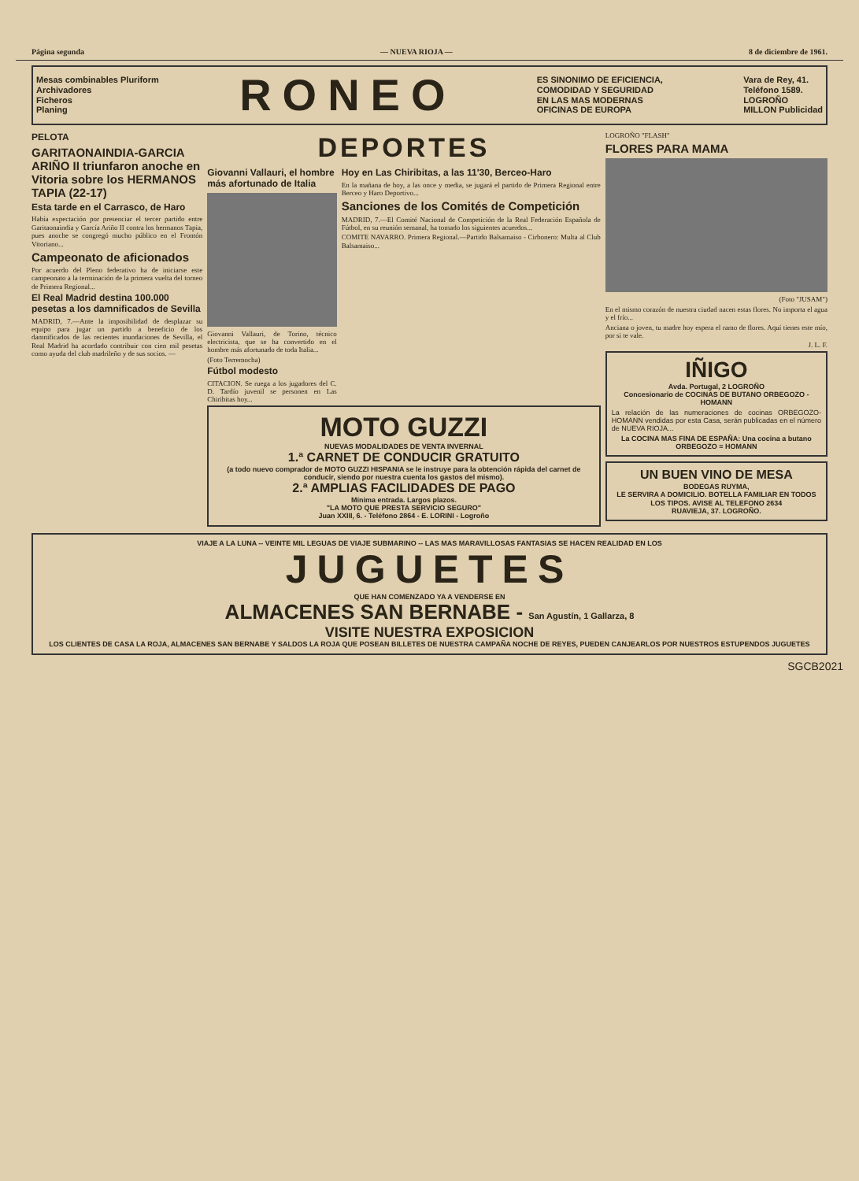Página segunda — NUEVA RIOJA — 8 de diciembre de 1961.
Mesas combinables Pluriform
Archivadores
Ficheros
Planing
RONEO
ES SINONIMO DE EFICIENCIA,
COMODIDAD Y SEGURIDAD
EN LAS MAS MODERNAS
OFICINAS DE EUROPA
Vara de Rey, 41.
Teléfono 1589.
LOGROÑO
MILLON Publicidad
PELOTA
GARITAONAINDIA-GARCIA ARIÑO II triunfaron anoche en Vitoria sobre los HERMANOS TAPIA (22-17)
Esta tarde en el Carrasco, de Haro
Había expectación por presenciar el tercer partido entre Garitaonaindia y García Ariño II contra los hermanos Tapia, pues anoche se congregó mucho público en el Frontón Vitoriano...
Campeonato de aficionados
Por acuerdo del Pleno federativo ha de iniciarse este campeonato a la terminación de la primera vuelta del torneo de Primera Regional...
El Real Madrid destina 100.000 pesetas a los damnificados de Sevilla
MADRID, 7.—Ante la imposibilidad de desplazar su equipo para jugar un partido a beneficio de los damnificados de las recientes inundaciones de Sevilla, el Real Madrid ha acordado contribuir con cien mil pesetas como ayuda del club madrileño y de sus socios. —
DEPORTES
Giovanni Vallauri, el hombre más afortunado de Italia
Giovanni Vallauri, de Torino, técnico electricista, que se ha convertido en el hombre más afortunado de toda Italia...
(Foto Terremocha)
Fútbol modesto
CITACION. Se ruega a los jugadores del C. D. Tardío juvenil se personen en Las Chiribitas hoy...
Hoy en Las Chiribitas, a las 11'30, Berceo-Haro
En la mañana de hoy, a las once y media, se jugará el partido de Primera Regional entre Berceo y Haro Deportivo...
Sanciones de los Comités de Competición
MADRID, 7.—El Comité Nacional de Competición de la Real Federación Española de Fútbol, en su reunión semanal, ha tomado los siguientes acuerdos...
COMITE NAVARRO. Primera Regional.—Partido Balsamaiso - Cirbonero: Multa al Club Balsamaiso...
MOTO GUZZI
NUEVAS MODALIDADES DE VENTA INVERNAL
1.ª CARNET DE CONDUCIR GRATUITO
(a todo nuevo comprador de MOTO GUZZI HISPANIA se le instruye para la obtención rápida del carnet de conducir, siendo por nuestra cuenta los gastos del mismo).
2.ª AMPLIAS FACILIDADES DE PAGO
Mínima entrada. Largos plazos.
"LA MOTO QUE PRESTA SERVICIO SEGURO"
Juan XXIII, 6. - Teléfono 2864 - E. LORINI - Logroño
LOGROÑO "FLASH"
FLORES PARA MAMA
(Foto "JUSAM")
En el mismo corazón de nuestra ciudad nacen estas flores. No importa el agua y el frío...
Anciana o joven, tu madre hoy espera el ramo de flores. Aquí tienes este mío, por si te vale.
J. L. F.
IÑIGO
Avda. Portugal, 2 LOGROÑO
Concesionario de COCINAS DE BUTANO ORBEGOZO - HOMANN
La relación de las numeraciones de cocinas ORBEGOZO-HOMANN vendidas por esta Casa, serán publicadas en el número de NUEVA RIOJA...
La COCINA MAS FINA DE ESPAÑA: Una cocina a butano ORBEGOZO = HOMANN
UN BUEN VINO DE MESA
BODEGAS RUYMA,
LE SERVIRA A DOMICILIO. BOTELLA FAMILIAR EN TODOS LOS TIPOS. AVISE AL TELEFONO 2634
RUAVIEJA, 37. LOGROÑO.
VIAJE A LA LUNA -- VEINTE MIL LEGUAS DE VIAJE SUBMARINO -- LAS MAS MARAVILLOSAS FANTASIAS SE HACEN REALIDAD EN LOS
JUGUETES
QUE HAN COMENZADO YA A VENDERSE EN
ALMACENES SAN BERNABE - San Agustín, 1 Gallarza, 8
VISITE NUESTRA EXPOSICION
LOS CLIENTES DE CASA LA ROJA, ALMACENES SAN BERNABE Y SALDOS LA ROJA QUE POSEAN BILLETES DE NUESTRA CAMPAÑA NOCHE DE REYES, PUEDEN CANJEARLOS POR NUESTROS ESTUPENDOS JUGUETES
SGCB2021